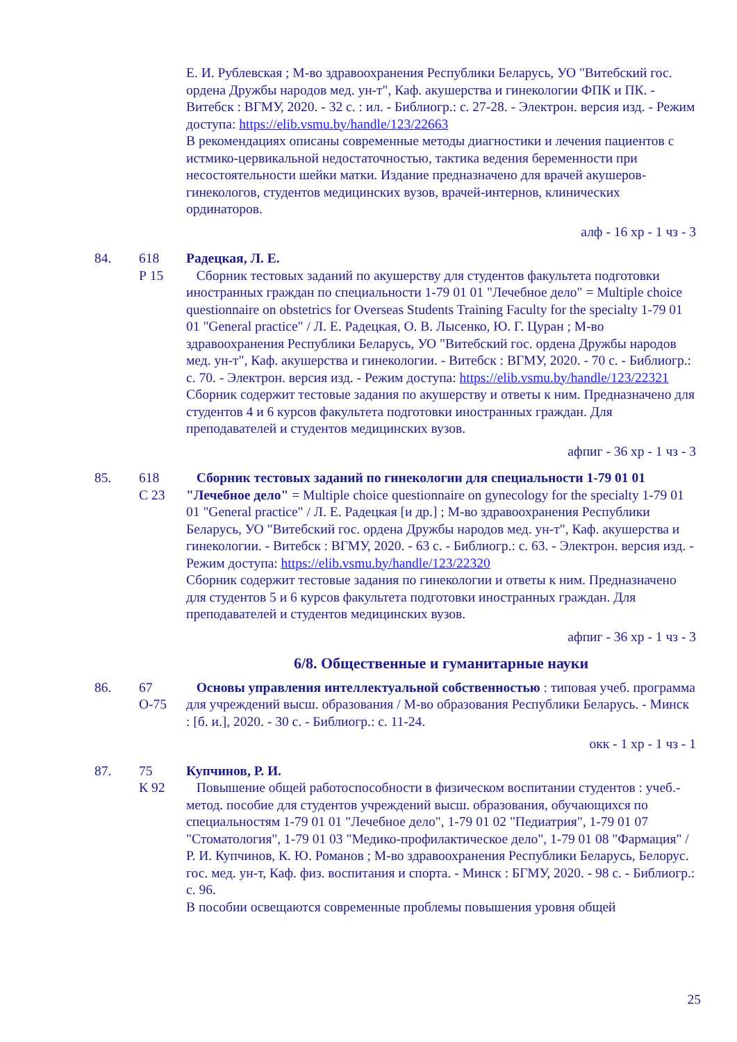Е. И. Рублевская ; М-во здравоохранения Республики Беларусь, УО "Витебский гос. ордена Дружбы народов мед. ун-т", Каф. акушерства и гинекологии ФПК и ПК. - Витебск : ВГМУ, 2020. - 32 с. : ил. - Библиогр.: с. 27-28. - Электрон. версия изд. - Режим доступа: https://elib.vsmu.by/handle/123/22663
В рекомендациях описаны современные методы диагностики и лечения пациентов с истмико-цервикальной недостаточностью, тактика ведения беременности при несостоятельности шейки матки. Издание предназначено для врачей акушеров-гинекологов, студентов медицинских вузов, врачей-интернов, клинических ординаторов.
алф - 16 хр - 1 чз - 3
84. 618
Р 15
Радецкая, Л. Е.
Сборник тестовых заданий по акушерству для студентов факультета подготовки иностранных граждан по специальности 1-79 01 01 "Лечебное дело" = Multiple choice questionnaire on obstetrics for Overseas Students Training Faculty for the specialty 1-79 01 01 "General practice" / Л. Е. Радецкая, О. В. Лысенко, Ю. Г. Цуран ; М-во здравоохранения Республики Беларусь, УО "Витебский гос. ордена Дружбы народов мед. ун-т", Каф. акушерства и гинекологии. - Витебск : ВГМУ, 2020. - 70 с. - Библиогр.: с. 70. - Электрон. версия изд. - Режим доступа: https://elib.vsmu.by/handle/123/22321
Сборник содержит тестовые задания по акушерству и ответы к ним. Предназначено для студентов 4 и 6 курсов факультета подготовки иностранных граждан. Для преподавателей и студентов медицинских вузов.
афпиг - 36 хр - 1 чз - 3
85. 618
С 23
Сборник тестовых заданий по гинекологии для специальности 1-79 01 01 "Лечебное дело" = Multiple choice questionnaire on gynecology for the specialty 1-79 01 01 "General practice" / Л. Е. Радецкая [и др.] ; М-во здравоохранения Республики Беларусь, УО "Витебский гос. ордена Дружбы народов мед. ун-т", Каф. акушерства и гинекологии. - Витебск : ВГМУ, 2020. - 63 с. - Библиогр.: с. 63. - Электрон. версия изд. - Режим доступа: https://elib.vsmu.by/handle/123/22320
Сборник содержит тестовые задания по гинекологии и ответы к ним. Предназначено для студентов 5 и 6 курсов факультета подготовки иностранных граждан. Для преподавателей и студентов медицинских вузов.
афпиг - 36 хр - 1 чз - 3
6/8. Общественные и гуманитарные науки
86. 67
О-75
Основы управления интеллектуальной собственностью : типовая учеб. программа для учреждений высш. образования / М-во образования Республики Беларусь. - Минск : [б. и.], 2020. - 30 с. - Библиогр.: с. 11-24.
окк - 1 хр - 1 чз - 1
87. 75
К 92
Купчинов, Р. И.
Повышение общей работоспособности в физическом воспитании студентов : учеб.-метод. пособие для студентов учреждений высш. образования, обучающихся по специальностям 1-79 01 01 "Лечебное дело", 1-79 01 02 "Педиатрия", 1-79 01 07 "Стоматология", 1-79 01 03 "Медико-профилактическое дело", 1-79 01 08 "Фармация" / Р. И. Купчинов, К. Ю. Романов ; М-во здравоохранения Республики Беларусь, Белорус. гос. мед. ун-т, Каф. физ. воспитания и спорта. - Минск : БГМУ, 2020. - 98 с. - Библиогр.: с. 96.
В пособии освещаются современные проблемы повышения уровня общей
25